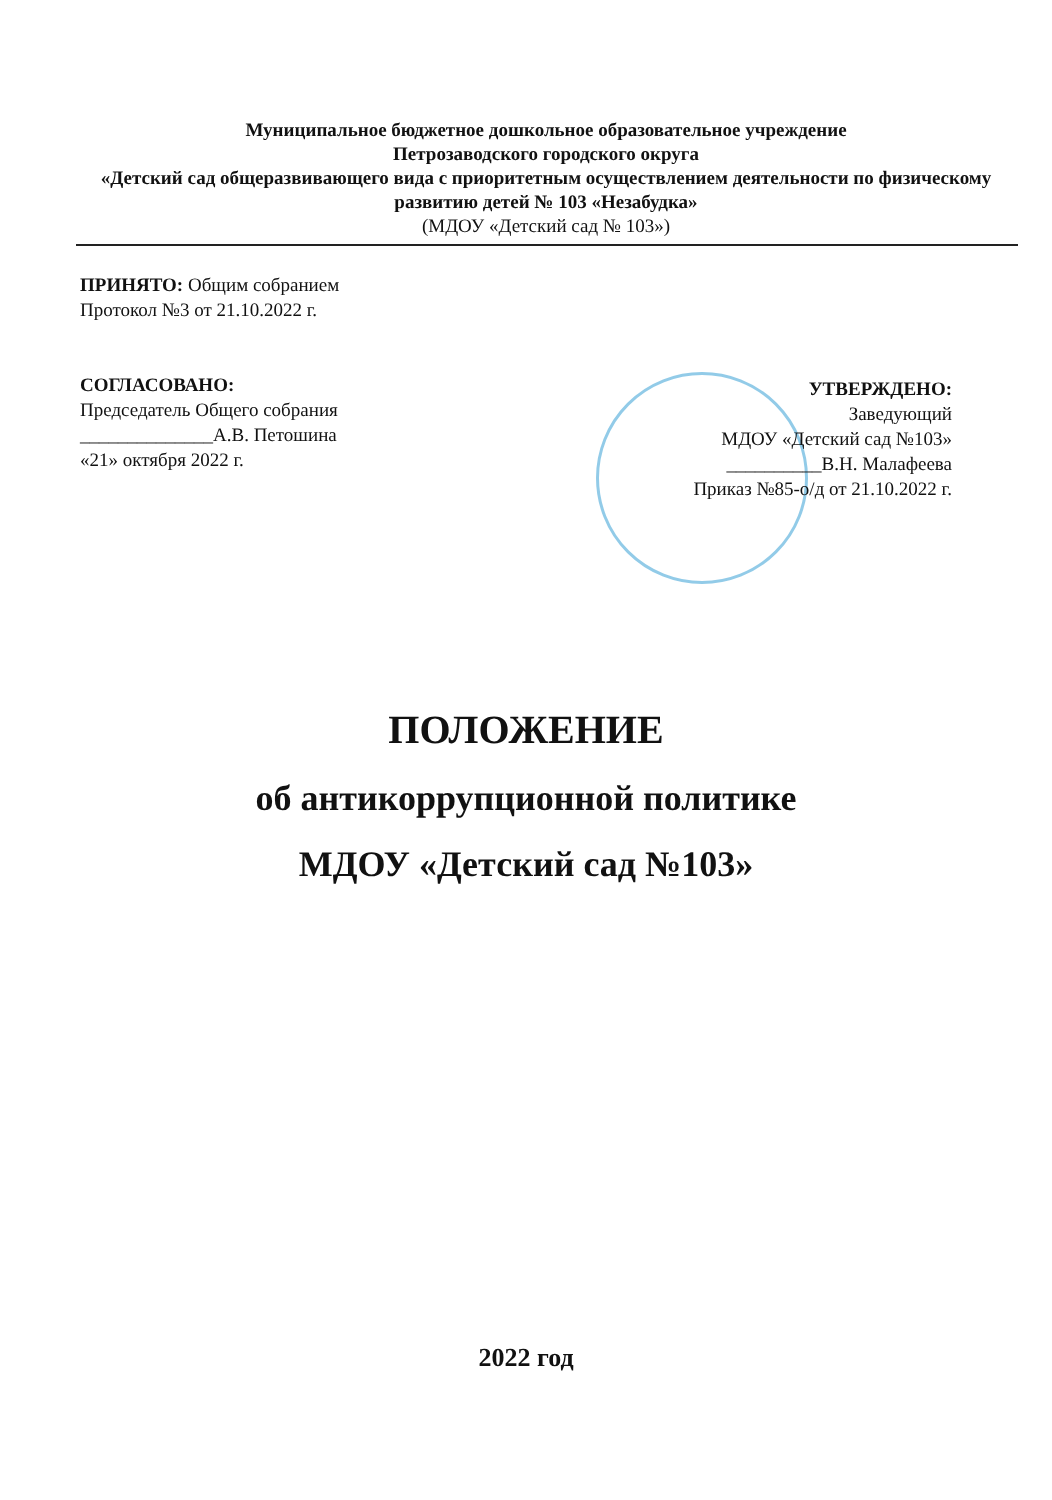Муниципальное бюджетное дошкольное образовательное учреждение
Петрозаводского городского округа
«Детский сад общеразвивающего вида с приоритетным осуществлением деятельности по физическому развитию детей № 103 «Незабудка»
(МДОУ «Детский сад № 103»)
ПРИНЯТО: Общим собранием
Протокол №3 от 21.10.2022 г.
СОГЛАСОВАНО:
Председатель Общего собрания
______________А.В. Петошина
«21» октября 2022 г.
УТВЕРЖДЕНО:
Заведующий
МДОУ «Детский сад №103»
__________В.Н. Малафеева
Приказ №85-о/д от 21.10.2022 г.
ПОЛОЖЕНИЕ
об антикоррупционной политике
МДОУ «Детский сад №103»
2022 год